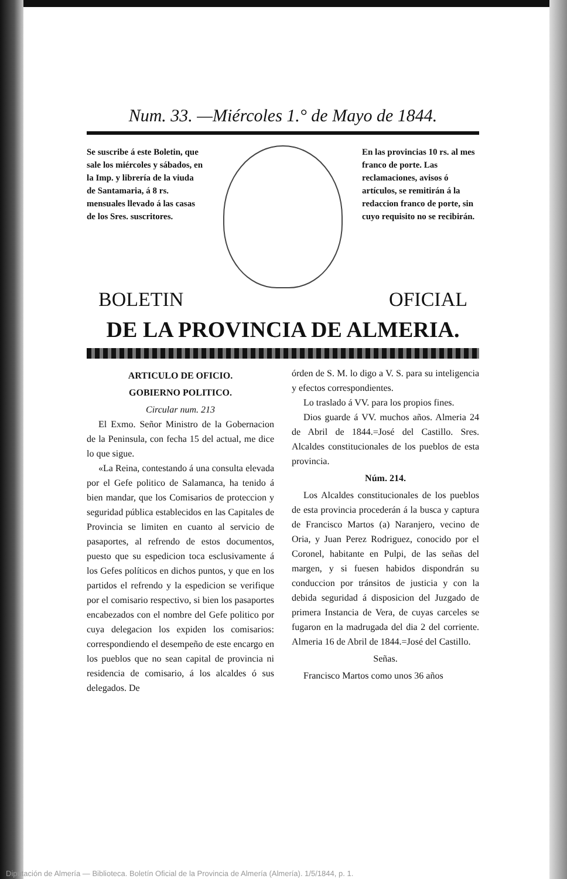Num. 33. —Miércoles 1.° de Mayo de 1844.
Se suscribe á este Boletin, que sale los miércoles y sábados, en la Imp. y librería de la viuda de Santamaria, á 8 rs. mensuales llevado á las casas de los Sres. suscritores.
En las provincias 10 rs. al mes franco de porte. Las reclamaciones, avisos ó artículos, se remitirán á la redaccion franco de porte, sin cuyo requisito no se recibirán.
BOLETIN OFICIAL
DE LA PROVINCIA DE ALMERIA.
ARTICULO DE OFICIO.
GOBIERNO POLITICO.
Circular num. 213
El Exmo. Señor Ministro de la Gobernacion de la Peninsula, con fecha 15 del actual, me dice lo que sigue.
«La Reina, contestando á una consulta elevada por el Gefe politico de Salamanca, ha tenido á bien mandar, que los Comisarios de proteccion y seguridad pública establecidos en las Capitales de Provincia se limiten en cuanto al servicio de pasaportes, al refrendo de estos documentos, puesto que su espedicion toca esclusivamente á los Gefes políticos en dichos puntos, y que en los partidos el refrendo y la espedicion se verifique por el comisario respectivo, si bien los pasaportes encabezados con el nombre del Gefe politico por cuya delegacion los expiden los comisarios: correspondiendo el desempeño de este encargo en los pueblos que no sean capital de provincia ni residencia de comisario, á los alcaldes ó sus delegados. De
órden de S. M. lo digo a V. S. para su inteligencia y efectos correspondientes.
Lo traslado á VV. para los propios fines.
Dios guarde á VV. muchos años. Almeria 24 de Abril de 1844.=José del Castillo. Sres. Alcaldes constitucionales de los pueblos de esta provincia.
Núm. 214.
Los Alcaldes constitucionales de los pueblos de esta provincia procederán á la busca y captura de Francisco Martos (a) Naranjero, vecino de Oria, y Juan Perez Rodriguez, conocido por el Coronel, habitante en Pulpi, de las señas del margen, y si fuesen habidos dispondrán su conduccion por tránsitos de justicia y con la debida seguridad á disposicion del Juzgado de primera Instancia de Vera, de cuyas carceles se fugaron en la madrugada del dia 2 del corriente. Almeria 16 de Abril de 1844.=José del Castillo.
Señas.
Francisco Martos como unos 36 años
Diputación de Almería — Biblioteca. Boletín Oficial de la Provincia de Almería (Almería). 1/5/1844, p. 1.